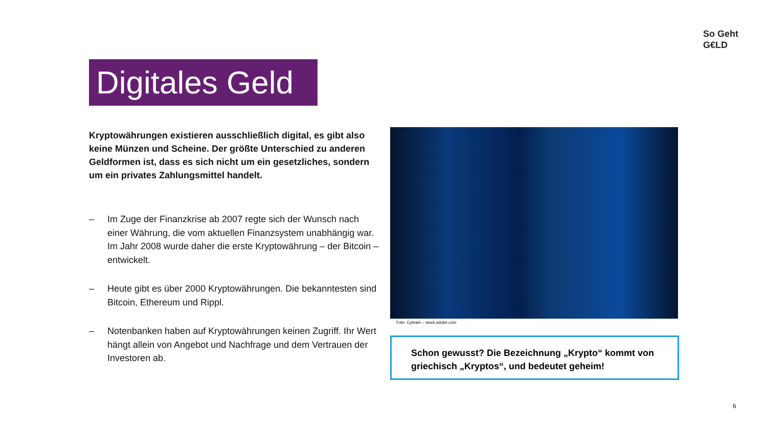So Geht
G€LD
Digitales Geld
Kryptowährungen existieren ausschließlich digital, es gibt also keine Münzen und Scheine. Der größte Unterschied zu anderen Geldformen ist, dass es sich nicht um ein gesetzliches, sondern um ein privates Zahlungsmittel handelt.
– Im Zuge der Finanzkrise ab 2007 regte sich der Wunsch nach einer Währung, die vom aktuellen Finanzsystem unabhängig war. Im Jahr 2008 wurde daher die erste Kryptowährung – der Bitcoin – entwickelt.
– Heute gibt es über 2000 Kryptowährungen. Die bekanntesten sind Bitcoin, Ethereum und Rippl.
– Notenbanken haben auf Kryptowährungen keinen Zugriff. Ihr Wert hängt allein von Angebot und Nachfrage und dem Vertrauen der Investoren ab.
Foto: Cybrain – stock.adobe.com
Schon gewusst? Die Bezeichnung „Krypto“ kommt von griechisch „Kryptos“, und bedeutet geheim!
6